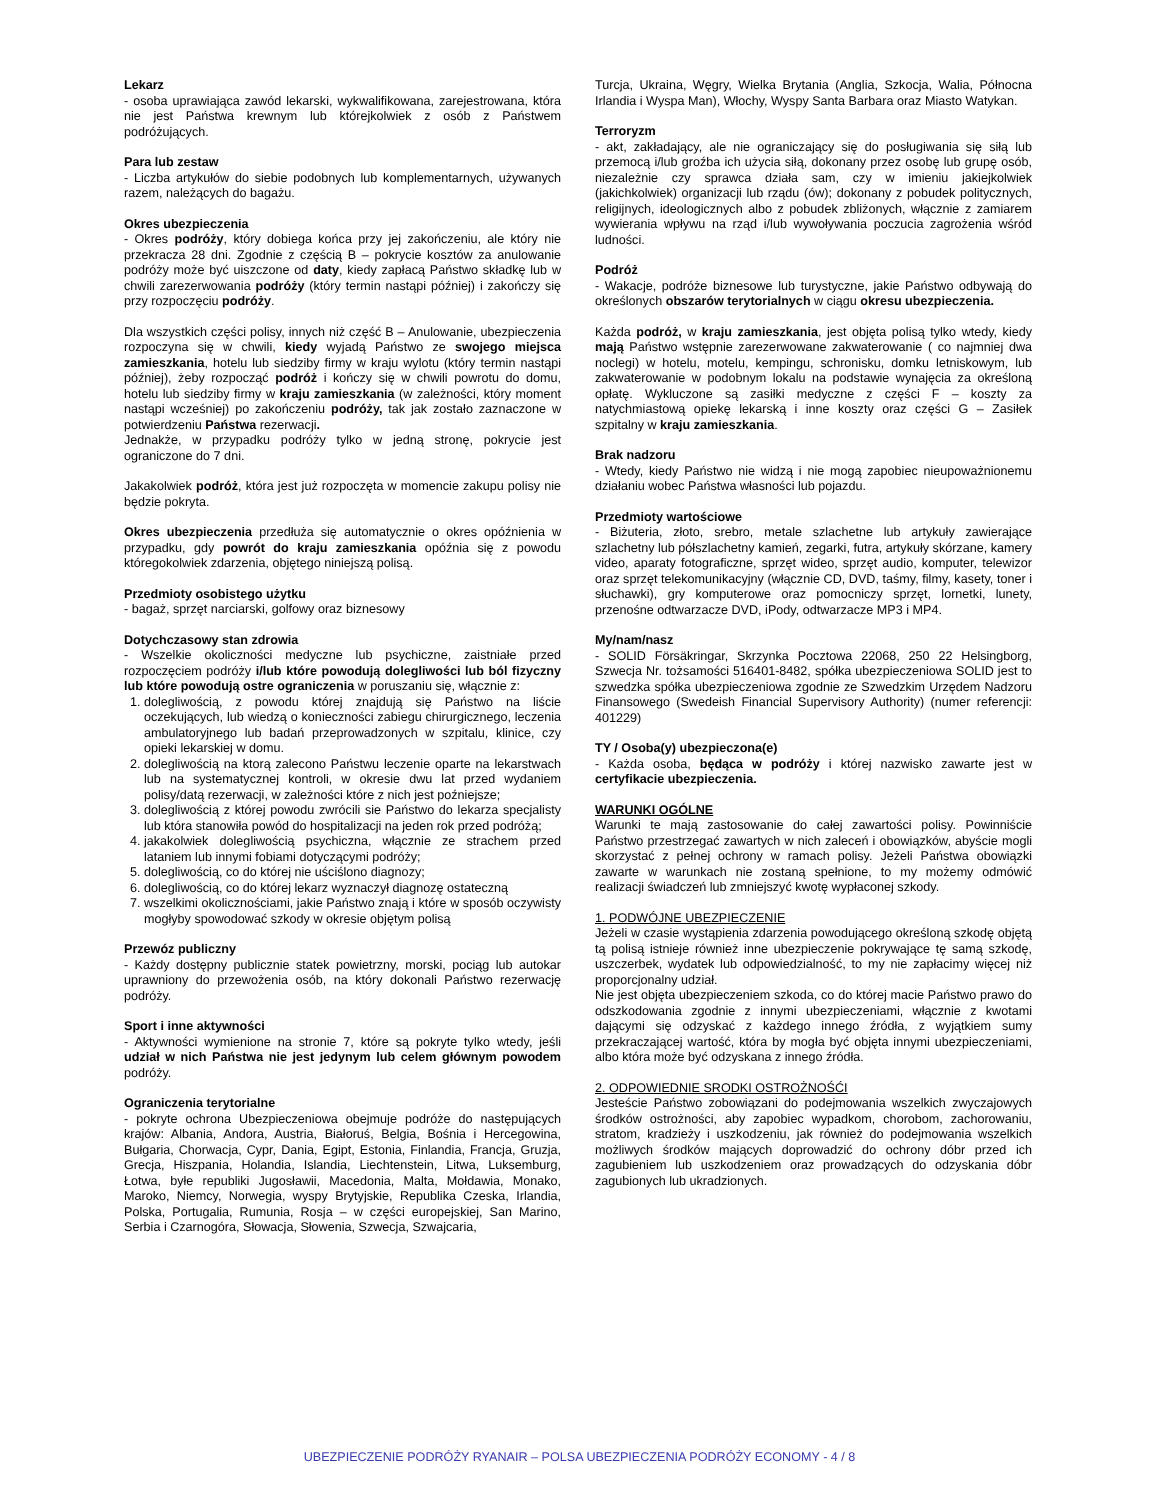Lekarz
- osoba uprawiająca zawód lekarski, wykwalifikowana, zarejestrowana, która nie jest Państwa krewnym lub którejkolwiek z osób z Państwem podróżujących.
Para lub zestaw
- Liczba artykułów do siebie podobnych lub komplementarnych, używanych razem, należących do bagażu.
Okres ubezpieczenia
- Okres podróży, który dobiega końca przy jej zakończeniu, ale który nie przekracza 28 dni. Zgodnie z częścią B – pokrycie kosztów za anulowanie podróży może być uiszczone od daty, kiedy zapłacą Państwo składkę lub w chwili zarezerwowania podróży (który termin nastąpi później) i zakończy się przy rozpoczęciu podróży.
Dla wszystkich części polisy, innych niż część B – Anulowanie, ubezpieczenia rozpoczyna się w chwili, kiedy wyjadą Państwo ze swojego miejsca zamieszkania, hotelu lub siedziby firmy w kraju wylotu (który termin nastąpi później), żeby rozpocząć podróż i kończy się w chwili powrotu do domu, hotelu lub siedziby firmy w kraju zamieszkania (w zależności, który moment nastąpi wcześniej) po zakończeniu podróży, tak jak zostało zaznaczone w potwierdzeniu Państwa rezerwacji.
Jednakże, w przypadku podróży tylko w jedną stronę, pokrycie jest ograniczone do 7 dni.
Jakakolwiek podróż, która jest już rozpoczęta w momencie zakupu polisy nie będzie pokryta.
Okres ubezpieczenia przedłuża się automatycznie o okres opóźnienia w przypadku, gdy powrót do kraju zamieszkania opóźnia się z powodu któregokolwiek zdarzenia, objętego niniejszą polisą.
Przedmioty osobistego użytku
- bagaż, sprzęt narciarski, golfowy oraz biznesowy
Dotychczasowy stan zdrowia
- Wszelkie okoliczności medyczne lub psychiczne, zaistniałe przed rozpoczęciem podróży i/lub które powodują dolegliwości lub ból fizyczny lub które powodują ostre ograniczenia w poruszaniu się, włącznie z:
1. dolegliwością, z powodu której znajdują się Państwo na liście oczekujących, lub wiedzą o konieczności zabiegu chirurgicznego, leczenia ambulatoryjnego lub badań przeprowadzonych w szpitalu, klinice, czy opieki lekarskiej w domu.
2. dolegliwością na ktorą zalecono Państwu leczenie oparte na lekarstwach lub na systematycznej kontroli, w okresie dwu lat przed wydaniem polisy/datą rezerwacji, w zależności które z nich jest poźniejsze;
3. dolegliwością z której powodu zwrócili sie Państwo do lekarza specjalisty lub która stanowiła powód do hospitalizacji na jeden rok przed podróżą;
4. jakakolwiek dolegliwością psychiczna, włącznie ze strachem przed lataniem lub innymi fobiami dotyczącymi podróży;
5. dolegliwością, co do której nie uściślono diagnozy;
6. dolegliwością, co do której lekarz wyznaczył diagnozę ostateczną
7. wszelkimi okolicznościami, jakie Państwo znają i które w sposób oczywisty mogłyby spowodować szkody w okresie objętym polisą
Przewóz publiczny
- Każdy dostępny publicznie statek powietrzny, morski, pociąg lub autokar uprawniony do przewożenia osób, na który dokonali Państwo rezerwację podróży.
Sport i inne aktywności
- Aktywności wymienione na stronie 7, które są pokryte tylko wtedy, jeśli udział w nich Państwa nie jest jedynym lub celem głównym powodem podróży.
Ograniczenia terytorialne
- pokryte ochrona Ubezpieczeniowa obejmuje podróże do następujących krajów: Albania, Andora, Austria, Białoruś, Belgia, Bośnia i Hercegowina, Bułgaria, Chorwacja, Cypr, Dania, Egipt, Estonia, Finlandia, Francja, Gruzja, Grecja, Hiszpania, Holandia, Islandia, Liechtenstein, Litwa, Luksemburg, Łotwa, byłe republiki Jugosławii, Macedonia, Malta, Mołdawia, Monako, Maroko, Niemcy, Norwegia, wyspy Brytyjskie, Republika Czeska, Irlandia, Polska, Portugalia, Rumunia, Rosja – w części europejskiej, San Marino, Serbia i Czarnogóra, Słowacja, Słowenia, Szwecja, Szwajcaria,
Turcja, Ukraina, Węgry, Wielka Brytania (Anglia, Szkocja, Walia, Północna Irlandia i Wyspa Man), Włochy, Wyspy Santa Barbara oraz Miasto Watykan.
Terroryzm
- akt, zakładający, ale nie ograniczający się do posługiwania się siłą lub przemocą i/lub groźba ich użycia siłą, dokonany przez osobę lub grupę osób, niezależnie czy sprawca działa sam, czy w imieniu jakiejkolwiek (jakichkolwiek) organizacji lub rządu (ów); dokonany z pobudek politycznych, religijnych, ideologicznych albo z pobudek zbliżonych, włącznie z zamiarem wywierania wpływu na rząd i/lub wywoływania poczucia zagrożenia wśród ludności.
Podróż
- Wakacje, podróże biznesowe lub turystyczne, jakie Państwo odbywają do określonych obszarów terytorialnych w ciągu okresu ubezpieczenia.
Każda podróż, w kraju zamieszkania, jest objęta polisą tylko wtedy, kiedy mają Państwo wstępnie zarezerwowane zakwaterowanie ( co najmniej dwa noclegi) w hotelu, motelu, kempingu, schronisku, domku letniskowym, lub zakwaterowanie w podobnym lokalu na podstawie wynajęcia za określoną opłatę. Wykluczone są zasiłki medyczne z części F – koszty za natychmiastową opiekę lekarską i inne koszty oraz części G – Zasiłek szpitalny w kraju zamieszkania.
Brak nadzoru
- Wtedy, kiedy Państwo nie widzą i nie mogą zapobiec nieupoważnionemu działaniu wobec Państwa własności lub pojazdu.
Przedmioty wartościowe
- Biżuteria, złoto, srebro, metale szlachetne lub artykuły zawierające szlachetny lub półszlachetny kamień, zegarki, futra, artykuły skórzane, kamery video, aparaty fotograficzne, sprzęt wideo, sprzęt audio, komputer, telewizor oraz sprzęt telekomunikacyjny (włącznie CD, DVD, taśmy, filmy, kasety, toner i słuchawki), gry komputerowe oraz pomocniczy sprzęt, lornetki, lunety, przenośne odtwarzacze DVD, iPody, odtwarzacze MP3 i MP4.
My/nam/nasz
- SOLID Försäkringar, Skrzynka Pocztowa 22068, 250 22 Helsingborg, Szwecja Nr. tożsamości 516401-8482, spółka ubezpieczeniowa SOLID jest to szwedzka spółka ubezpieczeniowa zgodnie ze Szwedzkim Urzędem Nadzoru Finansowego (Swedeish Financial Supervisory Authority) (numer referencji: 401229)
TY / Osoba(y) ubezpieczona(e)
- Każda osoba, będąca w podróży i której nazwisko zawarte jest w certyfikacie ubezpieczenia.
WARUNKI OGÓLNE
Warunki te mają zastosowanie do całej zawartości polisy. Powinniście Państwo przestrzegać zawartych w nich zaleceń i obowiązków, abyście mogli skorzystać z pełnej ochrony w ramach polisy. Jeżeli Państwa obowiązki zawarte w warunkach nie zostaną spełnione, to my możemy odmówić realizacji świadczeń lub zmniejszyć kwotę wypłaconej szkody.
1. PODWÓJNE UBEZPIECZENIE
Jeżeli w czasie wystąpienia zdarzenia powodującego określoną szkodę objętą tą polisą istnieje również inne ubezpieczenie pokrywające tę samą szkodę, uszczerbek, wydatek lub odpowiedzialność, to my nie zapłacimy więcej niż proporcjonalny udział.
Nie jest objęta ubezpieczeniem szkoda, co do której macie Państwo prawo do odszkodowania zgodnie z innymi ubezpieczeniami, włącznie z kwotami dającymi się odzyskać z każdego innego źródła, z wyjątkiem sumy przekraczającej wartość, która by mogła być objęta innymi ubezpieczeniami, albo która może być odzyskana z innego źródła.
2. ODPOWIEDNIE SRODKI OSTROŻNOŚĆI
Jesteście Państwo zobowiązani do podejmowania wszelkich zwyczajowych środków ostrożności, aby zapobiec wypadkom, chorobom, zachorowaniu, stratom, kradzieży i uszkodzeniu, jak również do podejmowania wszelkich możliwych środków mających doprowadzić do ochrony dóbr przed ich zagubieniem lub uszkodzeniem oraz prowadzących do odzyskania dóbr zagubionych lub ukradzionych.
UBEZPIECZENIE PODRÓŻY RYANAIR – POLSA UBEZPIECZENIA PODRÓŻY ECONOMY - 4 / 8